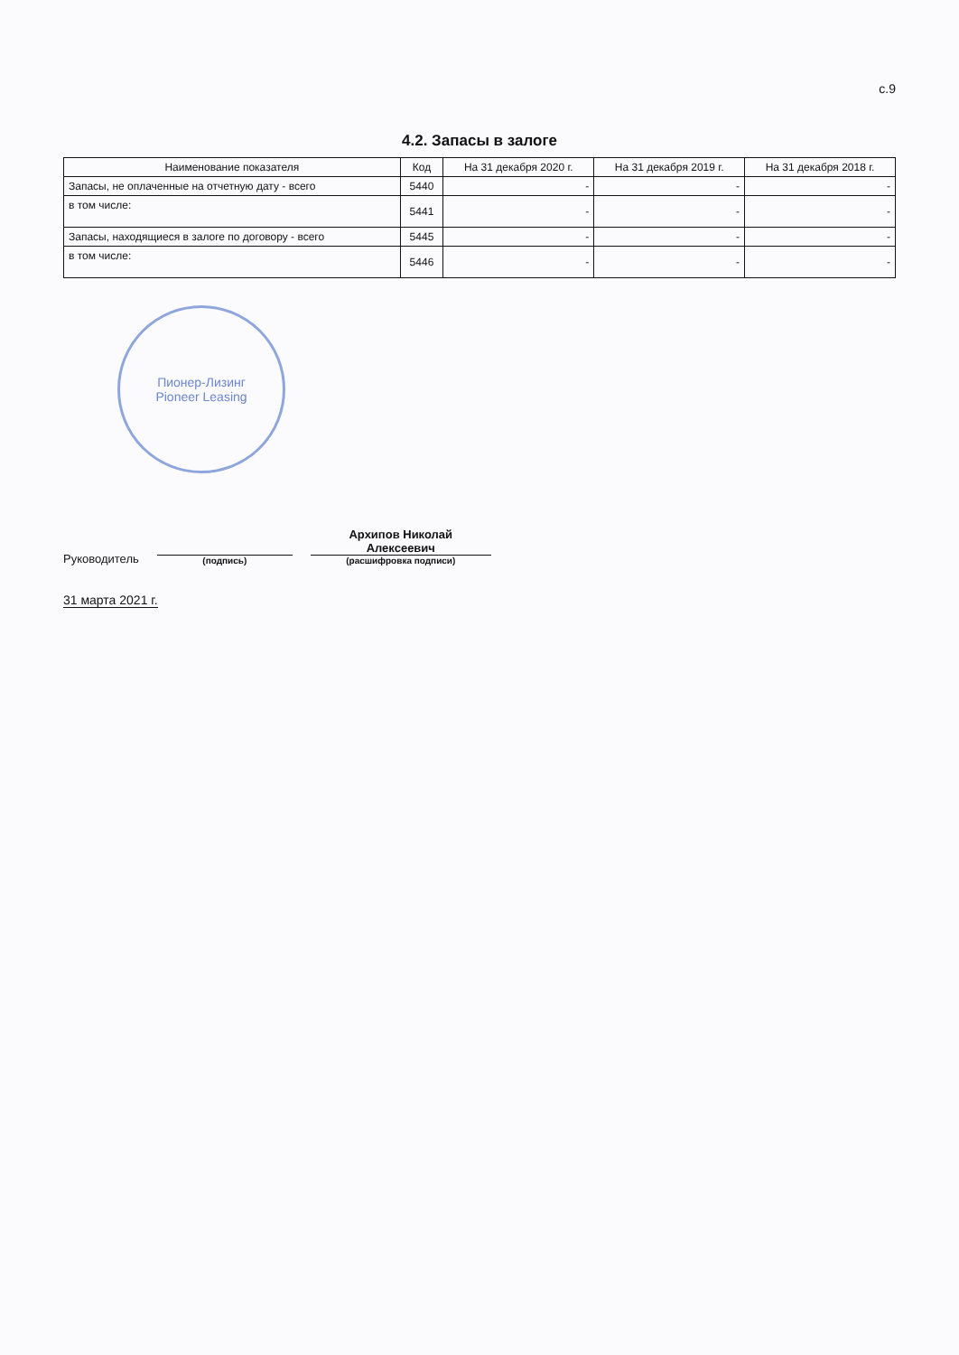с.9
4.2. Запасы в залоге
| Наименование показателя | Код | На 31 декабря 2020 г. | На 31 декабря 2019 г. | На 31 декабря 2018 г. |
| --- | --- | --- | --- | --- |
| Запасы, не оплаченные на отчетную дату - всего | 5440 | - | - | - |
| в том числе: | 5441 | - | - | - |
| Запасы, находящиеся в залоге по договору - всего | 5445 | - | - | - |
| в том числе: | 5446 | - | - | - |
Пионер-Лизинг
Pioneer Leasing
Руководитель
(подпись)
Архипов Николай
Алексеевич
(расшифровка подписи)
31 марта 2021 г.